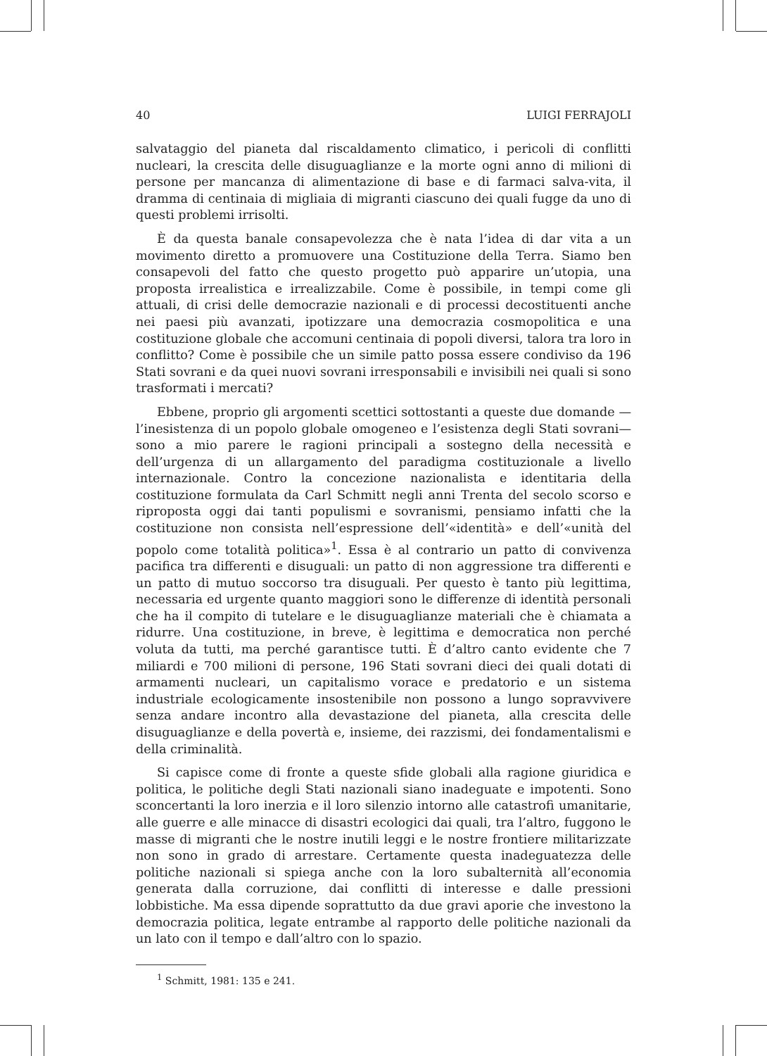40 LUIGI FERRAJOLI
salvataggio del pianeta dal riscaldamento climatico, i pericoli di conflitti nucleari, la crescita delle disuguaglianze e la morte ogni anno di milioni di persone per mancanza di alimentazione di base e di farmaci salva-vita, il dramma di centinaia di migliaia di migranti ciascuno dei quali fugge da uno di questi problemi irrisolti.
È da questa banale consapevolezza che è nata l’idea di dar vita a un movimento diretto a promuovere una Costituzione della Terra. Siamo ben consapevoli del fatto che questo progetto può apparire un’utopia, una proposta irrealistica e irrealizzabile. Come è possibile, in tempi come gli attuali, di crisi delle democrazie nazionali e di processi decostituenti anche nei paesi più avanzati, ipotizzare una democrazia cosmopolitica e una costituzione globale che accomuni centinaia di popoli diversi, talora tra loro in conflitto? Come è possibile che un simile patto possa essere condiviso da 196 Stati sovrani e da quei nuovi sovrani irresponsabili e invisibili nei quali si sono trasformati i mercati?
Ebbene, proprio gli argomenti scettici sottostanti a queste due domande —l’inesistenza di un popolo globale omogeneo e l’esistenza degli Stati sovrani— sono a mio parere le ragioni principali a sostegno della necessità e dell’urgenza di un allargamento del paradigma costituzionale a livello internazionale. Contro la concezione nazionalista e identitaria della costituzione formulata da Carl Schmitt negli anni Trenta del secolo scorso e riproposta oggi dai tanti populismi e sovranismi, pensiamo infatti che la costituzione non consista nell’espressione dell’«identità» e dell’«unità del popolo come totalità politica»<sup>1</sup>. Essa è al contrario un patto di convivenza pacifica tra differenti e disuguali: un patto di non aggressione tra differenti e un patto di mutuo soccorso tra disuguali. Per questo è tanto più legittima, necessaria ed urgente quanto maggiori sono le differenze di identità personali che ha il compito di tutelare e le disuguaglianze materiali che è chiamata a ridurre. Una costituzione, in breve, è legittima e democratica non perché voluta da tutti, ma perché garantisce tutti. È d’altro canto evidente che 7 miliardi e 700 milioni di persone, 196 Stati sovrani dieci dei quali dotati di armamenti nucleari, un capitalismo vorace e predatorio e un sistema industriale ecologicamente insostenibile non possono a lungo sopravvivere senza andare incontro alla devastazione del pianeta, alla crescita delle disuguaglianze e della povertà e, insieme, dei razzismi, dei fondamentalismi e della criminalità.
Si capisce come di fronte a queste sfide globali alla ragione giuridica e politica, le politiche degli Stati nazionali siano inadeguate e impotenti. Sono sconcertanti la loro inerzia e il loro silenzio intorno alle catastrofi umanitarie, alle guerre e alle minacce di disastri ecologici dai quali, tra l’altro, fuggono le masse di migranti che le nostre inutili leggi e le nostre frontiere militarizzate non sono in grado di arrestare. Certamente questa inadeguatezza delle politiche nazionali si spiega anche con la loro subalternità all’economia generata dalla corruzione, dai conflitti di interesse e dalle pressioni lobbistiche. Ma essa dipende soprattutto da due gravi aporie che investono la democrazia politica, legate entrambe al rapporto delle politiche nazionali da un lato con il tempo e dall’altro con lo spazio.
<sup>1</sup> Schmitt, 1981: 135 e 241.